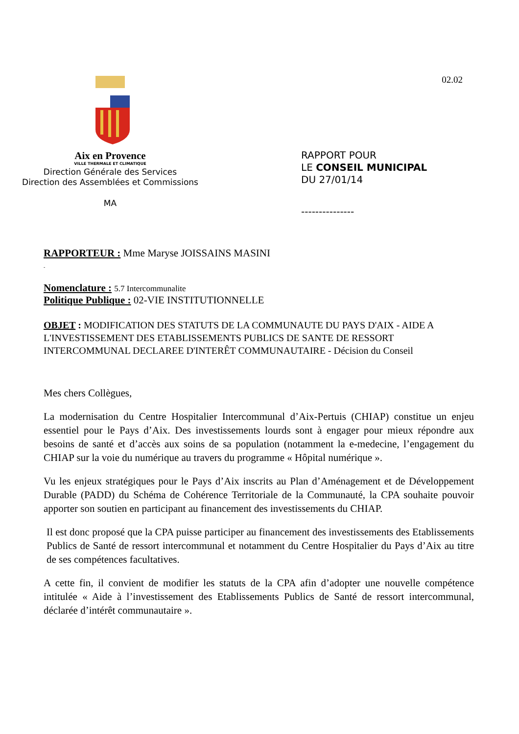Aix en Provence
VILLE THERMALE ET CLIMATIQUE
Direction Générale des Services
Direction des Assemblées et Commissions
MA
02.02
RAPPORT POUR
LE CONSEIL MUNICIPAL
DU 27/01/14
---------------
RAPPORTEUR : Mme Maryse JOISSAINS MASINI
-
Nomenclature : 5.7 Intercommunalite
Politique Publique : 02-VIE INSTITUTIONNELLE
OBJET : MODIFICATION DES STATUTS DE LA COMMUNAUTE DU PAYS D'AIX - AIDE A L'INVESTISSEMENT DES ETABLISSEMENTS PUBLICS DE SANTE DE RESSORT INTERCOMMUNAL DECLAREE D'INTERÊT COMMUNAUTAIRE - Décision du Conseil
Mes chers Collègues,
La modernisation du Centre Hospitalier Intercommunal d’Aix-Pertuis (CHIAP) constitue un enjeu essentiel pour le Pays d’Aix. Des investissements lourds sont à engager pour mieux répondre aux besoins de santé et d’accès aux soins de sa population (notamment la e-medecine, l’engagement du CHIAP sur la voie du numérique au travers du programme « Hôpital numérique ».
Vu les enjeux stratégiques pour le Pays d’Aix inscrits au Plan d’Aménagement et de Développement Durable (PADD) du Schéma de Cohérence Territoriale de la Communauté, la CPA souhaite pouvoir apporter son soutien en participant au financement des investissements du CHIAP.
Il est donc proposé que la CPA puisse participer au financement des investissements des Etablissements Publics de Santé de ressort intercommunal et notamment du Centre Hospitalier du Pays d’Aix au titre de ses compétences facultatives.
A cette fin, il convient de modifier les statuts de la CPA afin d’adopter une nouvelle compétence intitulée « Aide à l’investissement des Etablissements Publics de Santé de ressort intercommunal, déclarée d’intérêt communautaire ».